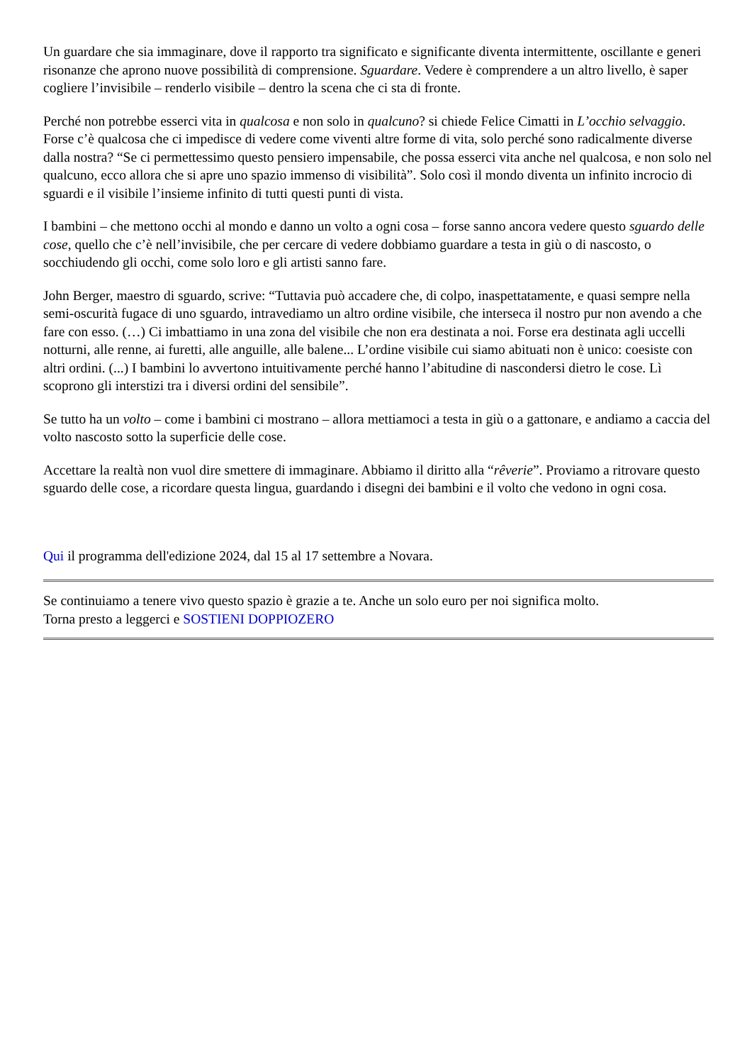Un guardare che sia immaginare, dove il rapporto tra significato e significante diventa intermittente, oscillante e generi risonanze che aprono nuove possibilità di comprensione. Sguardare. Vedere è comprendere a un altro livello, è saper cogliere l’invisibile – renderlo visibile – dentro la scena che ci sta di fronte.
Perché non potrebbe esserci vita in qualcosa e non solo in qualcuno? si chiede Felice Cimatti in L’occhio selvaggio. Forse c’è qualcosa che ci impedisce di vedere come viventi altre forme di vita, solo perché sono radicalmente diverse dalla nostra? “Se ci permettessimo questo pensiero impensabile, che possa esserci vita anche nel qualcosa, e non solo nel qualcuno, ecco allora che si apre uno spazio immenso di visibilità”. Solo così il mondo diventa un infinito incrocio di sguardi e il visibile l’insieme infinito di tutti questi punti di vista.
I bambini – che mettono occhi al mondo e danno un volto a ogni cosa – forse sanno ancora vedere questo sguardo delle cose, quello che c’è nell’invisibile, che per cercare di vedere dobbiamo guardare a testa in giù o di nascosto, o socchiudendo gli occhi, come solo loro e gli artisti sanno fare.
John Berger, maestro di sguardo, scrive: “Tuttavia può accadere che, di colpo, inaspettatamente, e quasi sempre nella semi-oscurità fugace di uno sguardo, intravediamo un altro ordine visibile, che interseca il nostro pur non avendo a che fare con esso. (…) Ci imbattiamo in una zona del visibile che non era destinata a noi. Forse era destinata agli uccelli notturni, alle renne, ai furetti, alle anguille, alle balene... L’ordine visibile cui siamo abituati non è unico: coesiste con altri ordini. (...) I bambini lo avvertono intuitivamente perché hanno l’abitudine di nascondersi dietro le cose. Lì scoprono gli interstizi tra i diversi ordini del sensibile”.
Se tutto ha un volto – come i bambini ci mostrano – allora mettiamoci a testa in giù o a gattonare, e andiamo a caccia del volto nascosto sotto la superficie delle cose.
Accettare la realtà non vuol dire smettere di immaginare. Abbiamo il diritto alla “rêverie”. Proviamo a ritrovare questo sguardo delle cose, a ricordare questa lingua, guardando i disegni dei bambini e il volto che vedono in ogni cosa.
Qui il programma dell'edizione 2024, dal 15 al 17 settembre a Novara.
Se continuiamo a tenere vivo questo spazio è grazie a te. Anche un solo euro per noi significa molto.
Torna presto a leggerci e SOSTIENI DOPPIOZERO